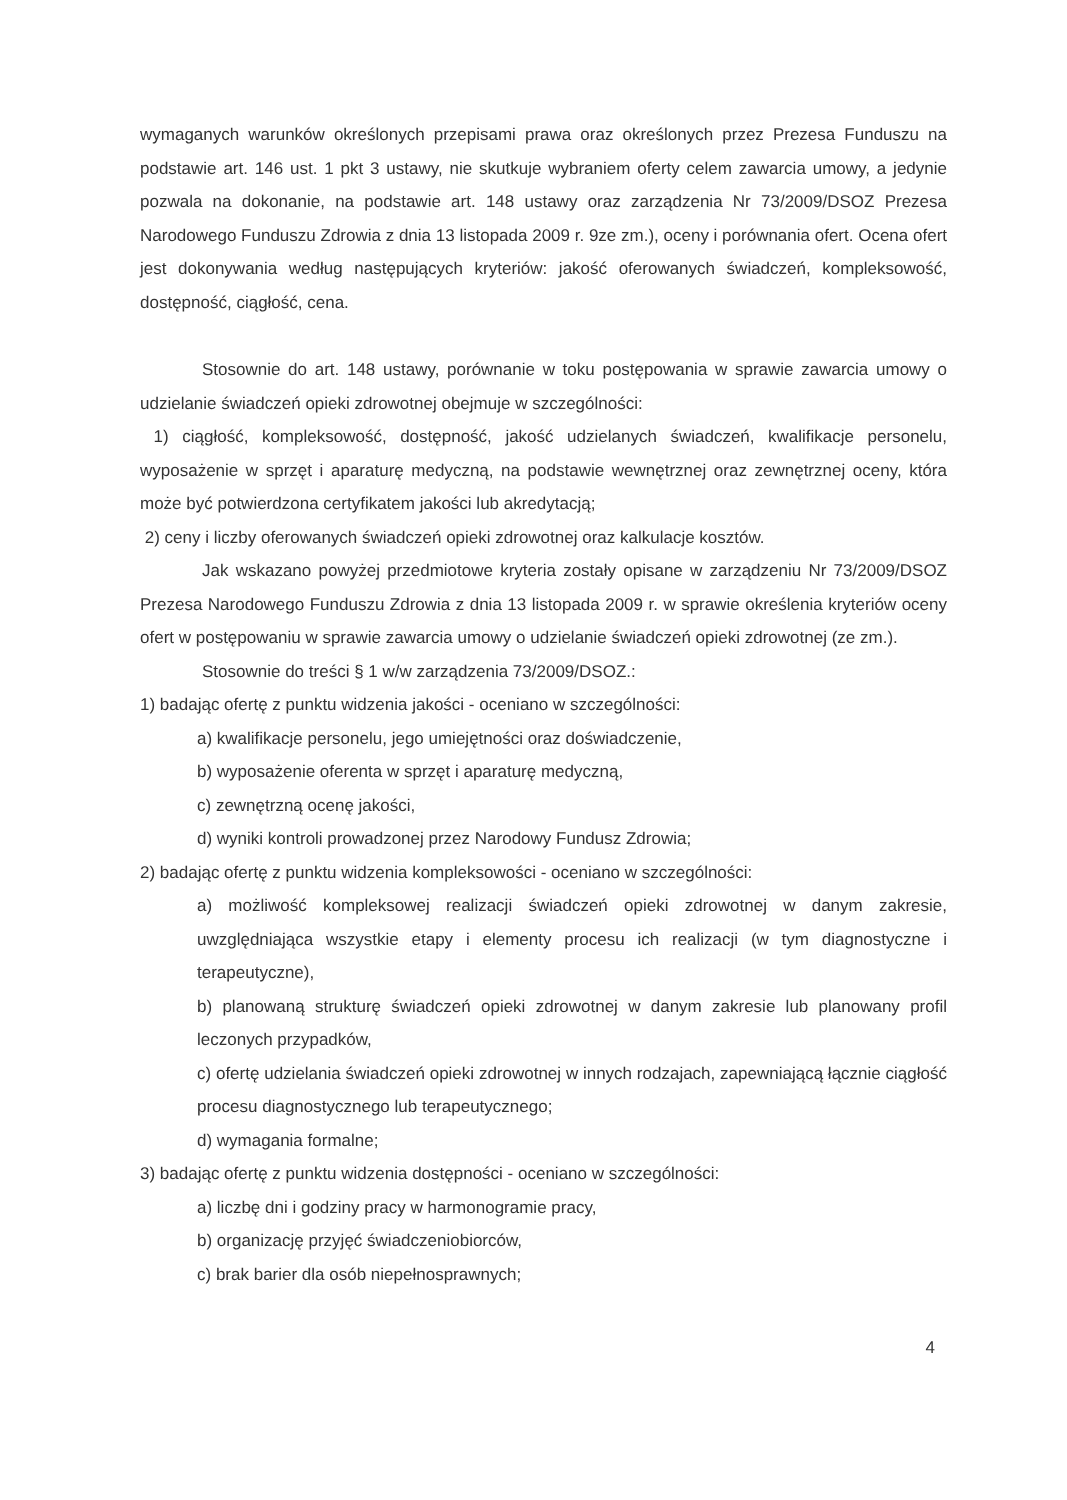wymaganych warunków określonych przepisami prawa oraz określonych przez Prezesa Funduszu na podstawie art. 146 ust. 1 pkt 3 ustawy, nie skutkuje wybraniem oferty celem zawarcia umowy, a jedynie pozwala na dokonanie, na podstawie art. 148 ustawy oraz zarządzenia Nr 73/2009/DSOZ Prezesa Narodowego Funduszu Zdrowia z dnia 13 listopada 2009 r. 9ze zm.), oceny i porównania ofert. Ocena ofert jest dokonywania według następujących kryteriów: jakość oferowanych świadczeń, kompleksowość, dostępność, ciągłość, cena.
Stosownie do art. 148 ustawy, porównanie w toku postępowania w sprawie zawarcia umowy o udzielanie świadczeń opieki zdrowotnej obejmuje w szczególności:
1) ciągłość, kompleksowość, dostępność, jakość udzielanych świadczeń, kwalifikacje personelu, wyposażenie w sprzęt i aparaturę medyczną, na podstawie wewnętrznej oraz zewnętrznej oceny, która może być potwierdzona certyfikatem jakości lub akredytacją;
2) ceny i liczby oferowanych świadczeń opieki zdrowotnej oraz kalkulacje kosztów.
Jak wskazano powyżej przedmiotowe kryteria zostały opisane w zarządzeniu Nr 73/2009/DSOZ Prezesa Narodowego Funduszu Zdrowia z dnia 13 listopada 2009 r. w sprawie określenia kryteriów oceny ofert w postępowaniu w sprawie zawarcia umowy o udzielanie świadczeń opieki zdrowotnej (ze zm.).
Stosownie do treści § 1 w/w zarządzenia 73/2009/DSOZ.:
1) badając ofertę z punktu widzenia jakości - oceniano w szczególności:
a) kwalifikacje personelu, jego umiejętności oraz doświadczenie,
b) wyposażenie oferenta w sprzęt i aparaturę medyczną,
c) zewnętrzną ocenę jakości,
d) wyniki kontroli prowadzonej przez Narodowy Fundusz Zdrowia;
2) badając ofertę z punktu widzenia kompleksowości - oceniano w szczególności:
a) możliwość kompleksowej realizacji świadczeń opieki zdrowotnej w danym zakresie, uwzględniająca wszystkie etapy i elementy procesu ich realizacji (w tym diagnostyczne i terapeutyczne),
b) planowaną strukturę świadczeń opieki zdrowotnej w danym zakresie lub planowany profil leczonych przypadków,
c) ofertę udzielania świadczeń opieki zdrowotnej w innych rodzajach, zapewniającą łącznie ciągłość procesu diagnostycznego lub terapeutycznego;
d) wymagania formalne;
3) badając ofertę z punktu widzenia dostępności - oceniano w szczególności:
a) liczbę dni i godziny pracy w harmonogramie pracy,
b) organizację przyjęć świadczeniobiorców,
c) brak barier dla osób niepełnosprawnych;
4